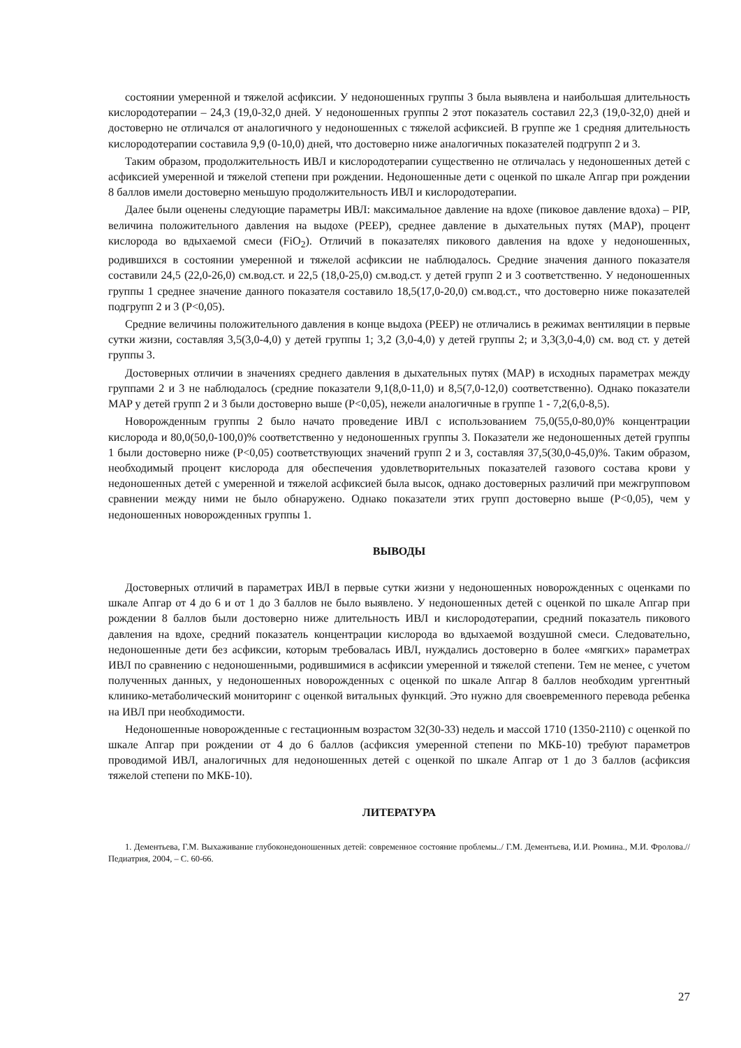состоянии умеренной и тяжелой асфиксии. У недоношенных группы 3 была выявлена и наибольшая длительность кислородотерапии – 24,3 (19,0-32,0 дней. У недоношенных группы 2 этот показатель составил 22,3 (19,0-32,0) дней и достоверно не отличался от аналогичного у недоношенных с тяжелой асфиксией. В группе же 1 средняя длительность кислородотерапии составила 9,9 (0-10,0) дней, что достоверно ниже аналогичных показателей подгрупп 2 и 3.
Таким образом, продолжительность ИВЛ и кислородотерапии существенно не отличалась у недоношенных детей с асфиксией умеренной и тяжелой степени при рождении. Недоношенные дети с оценкой по шкале Апгар при рождении 8 баллов имели достоверно меньшую продолжительность ИВЛ и кислородотерапии.
Далее были оценены следующие параметры ИВЛ: максимальное давление на вдохе (пиковое давление вдоха) – PIP, величина положительного давления на выдохе (PEEP), среднее давление в дыхательных путях (MAP), процент кислорода во вдыхаемой смеси (FiO<sub>2</sub>). Отличий в показателях пикового давления на вдохе у недоношенных, родившихся в состоянии умеренной и тяжелой асфиксии не наблюдалось. Средние значения данного показателя составили 24,5 (22,0-26,0) см.вод.ст. и 22,5 (18,0-25,0) см.вод.ст. у детей групп 2 и 3 соответственно. У недоношенных группы 1 среднее значение данного показателя составило 18,5(17,0-20,0) см.вод.ст., что достоверно ниже показателей подгрупп 2 и 3 (P<0,05).
Средние величины положительного давления в конце выдоха (PEEP) не отличались в режимах вентиляции в первые сутки жизни, составляя 3,5(3,0-4,0) у детей группы 1; 3,2 (3,0-4,0) у детей группы 2; и 3,3(3,0-4,0) см. вод ст. у детей группы 3.
Достоверных отличии в значениях среднего давления в дыхательных путях (MAP) в исходных параметрах между группами 2 и 3 не наблюдалось (средние показатели 9,1(8,0-11,0) и 8,5(7,0-12,0) соответственно). Однако показатели MAP у детей групп 2 и 3 были достоверно выше (P<0,05), нежели аналогичные в группе 1 - 7,2(6,0-8,5).
Новорожденным группы 2 было начато проведение ИВЛ с использованием 75,0(55,0-80,0)% концентрации кислорода и 80,0(50,0-100,0)% соответственно у недоношенных группы 3. Показатели же недоношенных детей группы 1 были достоверно ниже (P<0,05) соответствующих значений групп 2 и 3, составляя 37,5(30,0-45,0)%. Таким образом, необходимый процент кислорода для обеспечения удовлетворительных показателей газового состава крови у недоношенных детей с умеренной и тяжелой асфиксией была высок, однако достоверных различий при межгрупповом сравнении между ними не было обнаружено. Однако показатели этих групп достоверно выше (P<0,05), чем у недоношенных новорожденных группы 1.
ВЫВОДЫ
Достоверных отличий в параметрах ИВЛ в первые сутки жизни у недоношенных новорожденных с оценками по шкале Апгар от 4 до 6 и от 1 до 3 баллов не было выявлено. У недоношенных детей с оценкой по шкале Апгар при рождении 8 баллов были достоверно ниже длительность ИВЛ и кислородотерапии, средний показатель пикового давления на вдохе, средний показатель концентрации кислорода во вдыхаемой воздушной смеси. Следовательно, недоношенные дети без асфиксии, которым требовалась ИВЛ, нуждались достоверно в более «мягких» параметрах ИВЛ по сравнению с недоношенными, родившимися в асфиксии умеренной и тяжелой степени. Тем не менее, с учетом полученных данных, у недоношенных новорожденных с оценкой по шкале Апгар 8 баллов необходим ургентный клинико-метаболический мониторинг с оценкой витальных функций. Это нужно для своевременного перевода ребенка на ИВЛ при необходимости.
Недоношенные новорожденные с гестационным возрастом 32(30-33) недель и массой 1710 (1350-2110) с оценкой по шкале Апгар при рождении от 4 до 6 баллов (асфиксия умеренной степени по МКБ-10) требуют параметров проводимой ИВЛ, аналогичных для недоношенных детей с оценкой по шкале Апгар от 1 до 3 баллов (асфиксия тяжелой степени по МКБ-10).
ЛИТЕРАТУРА
1. Дементьева, Г.М. Выхаживание глубоконедоношенных детей: современное состояние проблемы../ Г.М. Дементьева, И.И. Рюмина., М.И. Фролова.// Педиатрия, 2004, – С. 60-66.
27